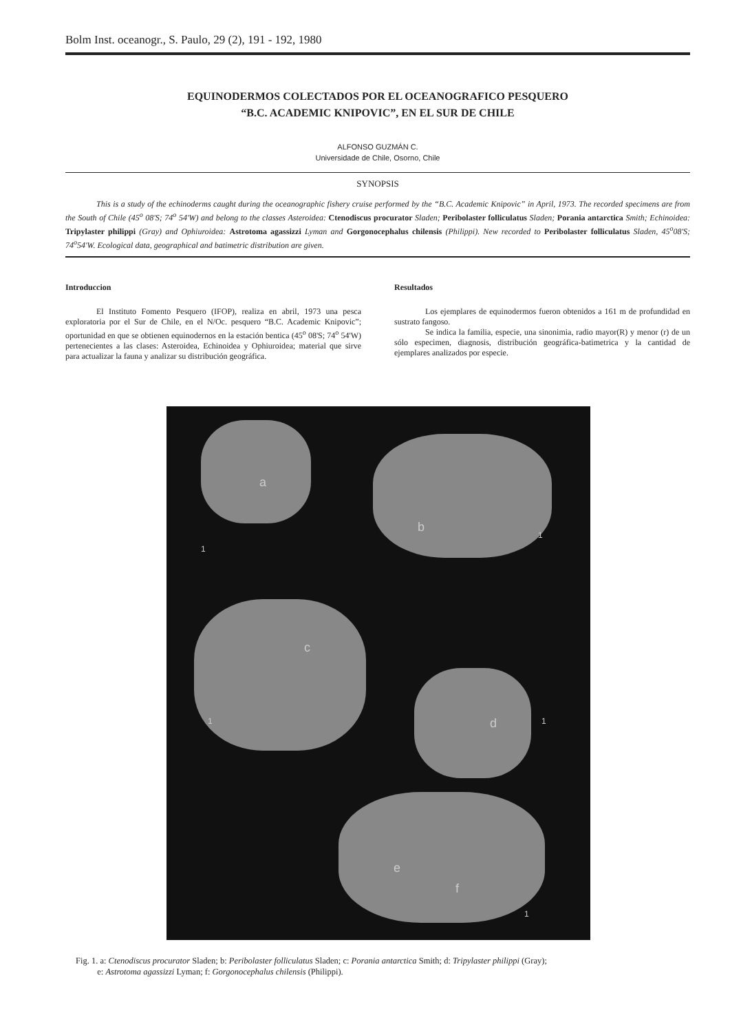Bolm Inst. oceanogr., S. Paulo, 29 (2), 191 - 192, 1980
EQUINODERMOS COLECTADOS POR EL OCEANOGRAFICO PESQUERO
“B.C. ACADEMIC KNIPOVIC”, EN EL SUR DE CHILE
ALFONSO GUZMÁN C.
Universidade de Chile, Osorno, Chile
SYNOPSIS
This is a study of the echinoderms caught during the oceanographic fishery cruise performed by the “B.C. Academic Knipovic” in April, 1973. The recorded specimens are from the South of Chile (45<sup>o</sup> 08'S; 74<sup>o</sup> 54'W) and belong to the classes Asteroidea: Ctenodiscus procurator Sladen; Peribolaster folliculatus Sladen; Porania antarctica Smith; Echinoidea: Tripylaster philippi (Gray) and Ophiuroidea: Astrotoma agassizzi Lyman and Gorgonocephalus chilensis (Philippi). New recorded to Peribolaster folliculatus Sladen, 45<sup>o</sup>08'S; 74<sup>o</sup>54'W. Ecological data, geographical and batimetric distribution are given.
Introduccion
El Instituto Fomento Pesquero (IFOP), realiza en abril, 1973 una pesca exploratoria por el Sur de Chile, en el N/Oc. pesquero “B.C. Academic Knipovic”; oportunidad en que se obtienen equinodernos en la estación bentica (45<sup>o</sup> 08'S; 74<sup>o</sup> 54'W) pertenecientes a las clases: Asteroidea, Echinoidea y Ophiuroidea; material que sirve para actualizar la fauna y analizar su distribución geográfica.
Resultados
Los ejemplares de equinodermos fueron obtenidos a 161 m de profundidad en sustrato fangoso.
Se indica la familia, especie, una sinonimia, radio mayor(R) y menor (r) de un sólo especimen, diagnosis, distribución geográfica-batimetrica y la cantidad de ejemplares analizados por especie.
a
b
c
d
e
f
1
1
1 1
1
Fig. 1. a: Ctenodiscus procurator Sladen; b: Peribolaster folliculatus Sladen; c: Porania antarctica Smith; d: Tripylaster philippi (Gray);
e: Astrotoma agassizzi Lyman; f: Gorgonocephalus chilensis (Philippi).